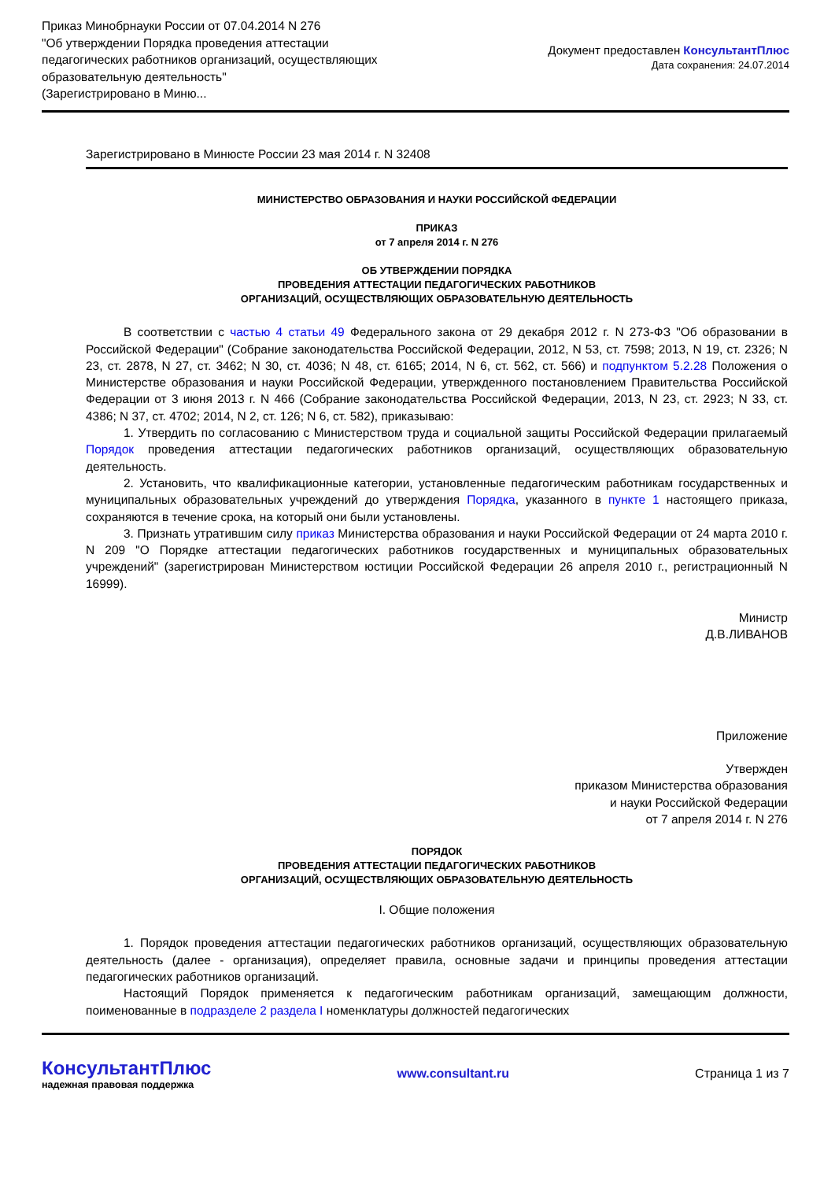Приказ Минобрнауки России от 07.04.2014 N 276
"Об утверждении Порядка проведения аттестации
педагогических работников организаций, осуществляющих
образовательную деятельность"
(Зарегистрировано в Миню...
Документ предоставлен КонсультантПлюс
Дата сохранения: 24.07.2014
Зарегистрировано в Минюсте России 23 мая 2014 г. N 32408
МИНИСТЕРСТВО ОБРАЗОВАНИЯ И НАУКИ РОССИЙСКОЙ ФЕДЕРАЦИИ
ПРИКАЗ
от 7 апреля 2014 г. N 276
ОБ УТВЕРЖДЕНИИ ПОРЯДКА
ПРОВЕДЕНИЯ АТТЕСТАЦИИ ПЕДАГОГИЧЕСКИХ РАБОТНИКОВ
ОРГАНИЗАЦИЙ, ОСУЩЕСТВЛЯЮЩИХ ОБРАЗОВАТЕЛЬНУЮ ДЕЯТЕЛЬНОСТЬ
В соответствии с частью 4 статьи 49 Федерального закона от 29 декабря 2012 г. N 273-ФЗ "Об образовании в Российской Федерации" (Собрание законодательства Российской Федерации, 2012, N 53, ст. 7598; 2013, N 19, ст. 2326; N 23, ст. 2878, N 27, ст. 3462; N 30, ст. 4036; N 48, ст. 6165; 2014, N 6, ст. 562, ст. 566) и подпунктом 5.2.28 Положения о Министерстве образования и науки Российской Федерации, утвержденного постановлением Правительства Российской Федерации от 3 июня 2013 г. N 466 (Собрание законодательства Российской Федерации, 2013, N 23, ст. 2923; N 33, ст. 4386; N 37, ст. 4702; 2014, N 2, ст. 126; N 6, ст. 582), приказываю:
1. Утвердить по согласованию с Министерством труда и социальной защиты Российской Федерации прилагаемый Порядок проведения аттестации педагогических работников организаций, осуществляющих образовательную деятельность.
2. Установить, что квалификационные категории, установленные педагогическим работникам государственных и муниципальных образовательных учреждений до утверждения Порядка, указанного в пункте 1 настоящего приказа, сохраняются в течение срока, на который они были установлены.
3. Признать утратившим силу приказ Министерства образования и науки Российской Федерации от 24 марта 2010 г. N 209 "О Порядке аттестации педагогических работников государственных и муниципальных образовательных учреждений" (зарегистрирован Министерством юстиции Российской Федерации 26 апреля 2010 г., регистрационный N 16999).
Министр
Д.В.ЛИВАНОВ
Приложение
Утвержден
приказом Министерства образования
и науки Российской Федерации
от 7 апреля 2014 г. N 276
ПОРЯДОК
ПРОВЕДЕНИЯ АТТЕСТАЦИИ ПЕДАГОГИЧЕСКИХ РАБОТНИКОВ
ОРГАНИЗАЦИЙ, ОСУЩЕСТВЛЯЮЩИХ ОБРАЗОВАТЕЛЬНУЮ ДЕЯТЕЛЬНОСТЬ
I. Общие положения
1. Порядок проведения аттестации педагогических работников организаций, осуществляющих образовательную деятельность (далее - организация), определяет правила, основные задачи и принципы проведения аттестации педагогических работников организаций.
Настоящий Порядок применяется к педагогическим работникам организаций, замещающим должности, поименованные в подразделе 2 раздела I номенклатуры должностей педагогических
КонсультантПлюс
надежная правовая поддержка
www.consultant.ru Страница 1 из 7